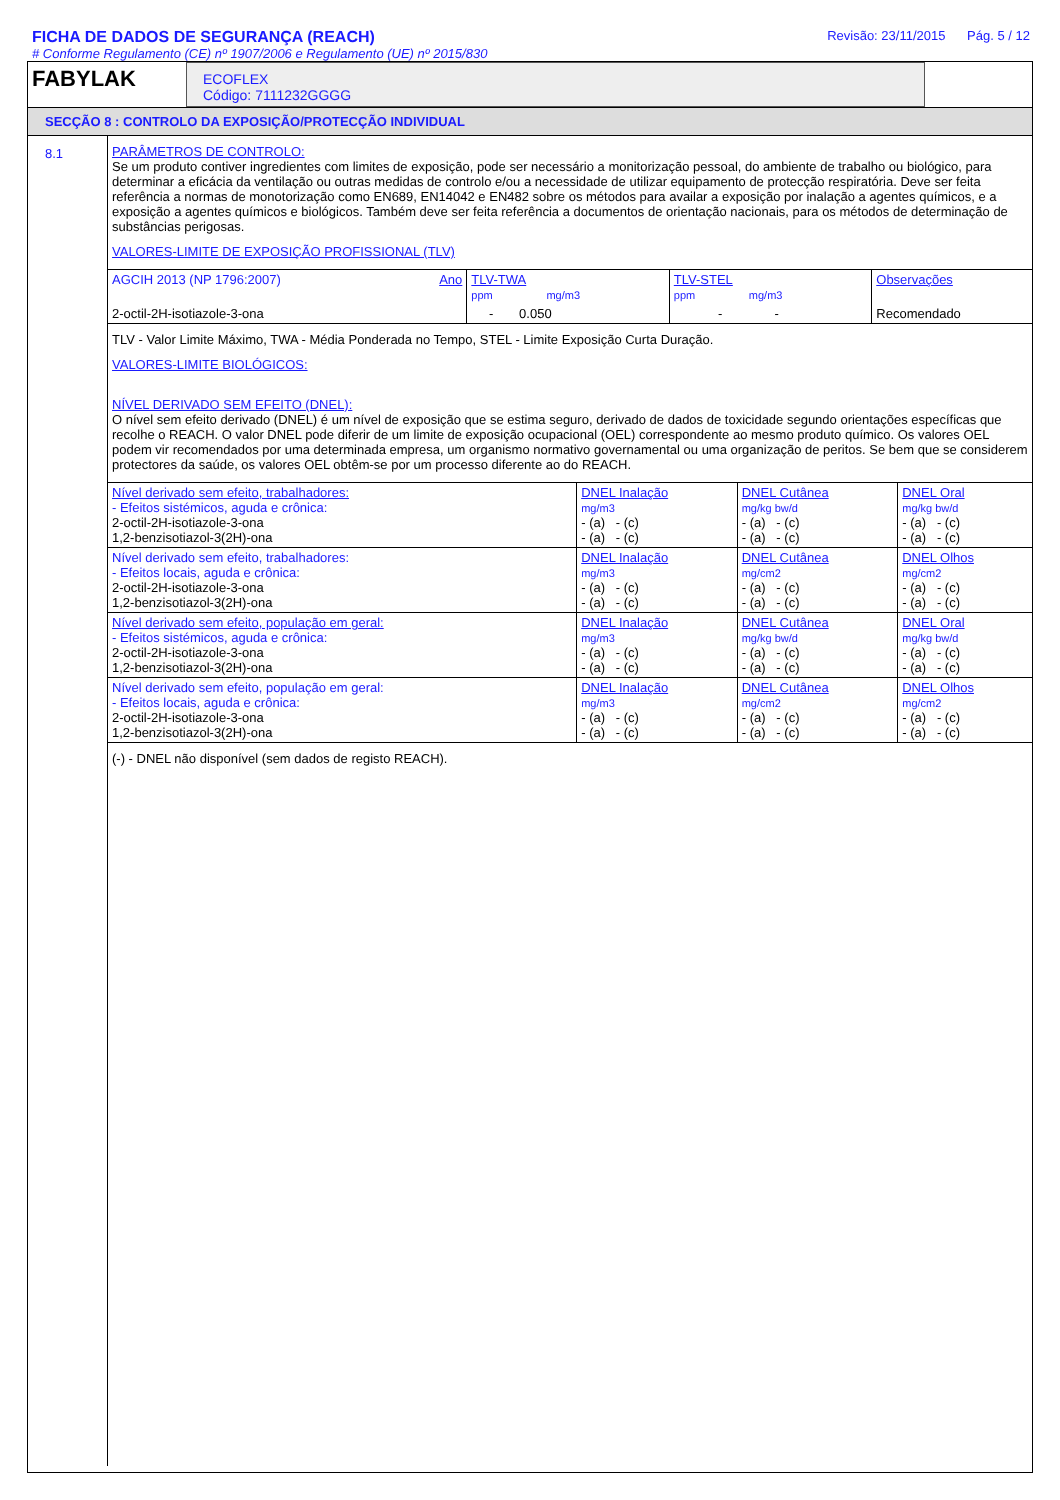FICHA DE DADOS DE SEGURANÇA (REACH)
# Conforme Regulamento (CE) nº 1907/2006 e Regulamento (UE) nº 2015/830
Revisão: 23/11/2015 Pág. 5 / 12
FABYLAK
ECOFLEX
Código: 7111232GGGG
SECÇÃO 8 : CONTROLO DA EXPOSIÇÃO/PROTECÇÃO INDIVIDUAL
8.1 PARÂMETROS DE CONTROLO:
Se um produto contiver ingredientes com limites de exposição, pode ser necessário a monitorização pessoal, do ambiente de trabalho ou biológico, para determinar a eficácia da ventilação ou outras medidas de controlo e/ou a necessidade de utilizar equipamento de protecção respiratória. Deve ser feita referência a normas de monotorização como EN689, EN14042 e EN482 sobre os métodos para availar a exposição por inalação a agentes químicos, e a exposição a agentes químicos e biológicos. Também deve ser feita referência a documentos de orientação nacionais, para os métodos de determinação de substâncias perigosas.
VALORES-LIMITE DE EXPOSIÇÃO PROFISSIONAL (TLV)
| AGCIH 2013 (NP 1796:2007) | Ano | TLV-TWA ppm mg/m3 | | TLV-STEL ppm mg/m3 | | Observações |
| 2-octil-2H-isotiazole-3-ona | | - | 0.050 | - | - | Recomendado |
TLV - Valor Limite Máximo, TWA - Média Ponderada no Tempo, STEL - Limite Exposição Curta Duração.
VALORES-LIMITE BIOLÓGICOS:
NÍVEL DERIVADO SEM EFEITO (DNEL):
O nível sem efeito derivado (DNEL) é um nível de exposição que se estima seguro, derivado de dados de toxicidade segundo orientações específicas que recolhe o REACH. O valor DNEL pode diferir de um limite de exposição ocupacional (OEL) correspondente ao mesmo produto químico. Os valores OEL podem vir recomendados por uma determinada empresa, um organismo normativo governamental ou uma organização de peritos. Se bem que se considerem protectores da saúde, os valores OEL obtêm-se por um processo diferente ao do REACH.
| Nível derivado sem efeito, trabalhadores: - Efeitos sistémicos, aguda e crônica: 2-octil-2H-isotiazole-3-ona 1,2-benzisotiazol-3(2H)-ona | DNEL Inalação mg/m3 - (a) - (c) - (a) - (c) | DNEL Cutânea mg/kg bw/d - (a) - (c) - (a) - (c) | DNEL Oral mg/kg bw/d - (a) - (c) - (a) - (c) |
| Nível derivado sem efeito, trabalhadores: - Efeitos locais, aguda e crônica: 2-octil-2H-isotiazole-3-ona 1,2-benzisotiazol-3(2H)-ona | DNEL Inalação mg/m3 - (a) - (c) - (a) - (c) | DNEL Cutânea mg/cm2 - (a) - (c) - (a) - (c) | DNEL Olhos mg/cm2 - (a) - (c) - (a) - (c) |
| Nível derivado sem efeito, população em geral: - Efeitos sistémicos, aguda e crônica: 2-octil-2H-isotiazole-3-ona 1,2-benzisotiazol-3(2H)-ona | DNEL Inalação mg/m3 - (a) - (c) - (a) - (c) | DNEL Cutânea mg/kg bw/d - (a) - (c) - (a) - (c) | DNEL Oral mg/kg bw/d - (a) - (c) - (a) - (c) |
| Nível derivado sem efeito, população em geral: - Efeitos locais, aguda e crônica: 2-octil-2H-isotiazole-3-ona 1,2-benzisotiazol-3(2H)-ona | DNEL Inalação mg/m3 - (a) - (c) - (a) - (c) | DNEL Cutânea mg/cm2 - (a) - (c) - (a) - (c) | DNEL Olhos mg/cm2 - (a) - (c) - (a) - (c) |
(-) - DNEL não disponível (sem dados de registo REACH).